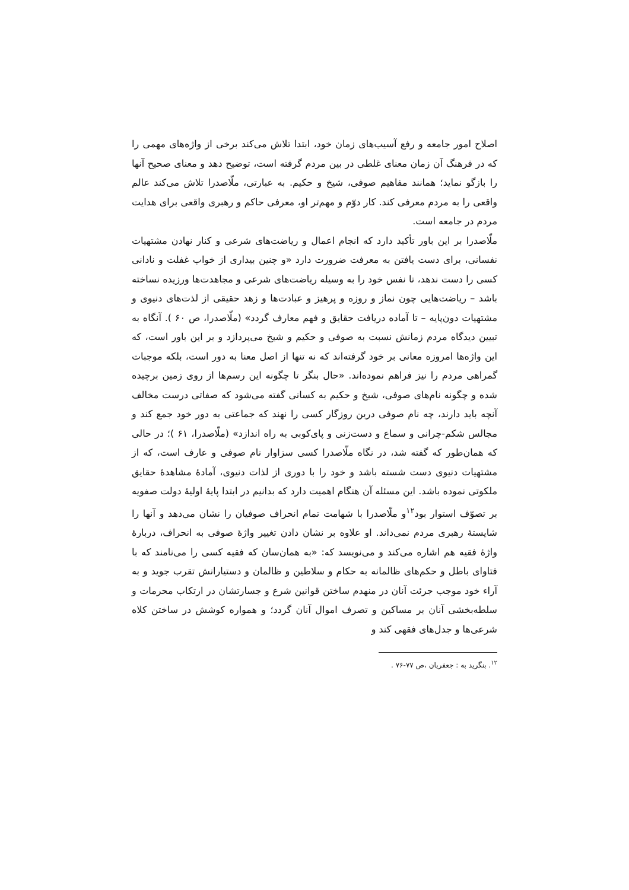اصلاح امور جامعه و رفع آسیب‌های زمان خود، ابتدا تلاش می‌کند برخی از واژه‌های مهمی را که در فرهنگ آن زمان معنای غلطی در بین مردم گرفته است، توضیح دهد و معنای صحیح آنها را بازگو نماید؛ همانند مفاهیم صوفی، شیخ و حکیم. به عبارتی، ملّاصدرا تلاش می‌کند عالم واقعی را به مردم معرفی کند. کار دوّم و مهم‌تر او، معرفی حاکم و رهبری واقعی برای هدایت مردم در جامعه است.
ملّاصدرا بر این باور تأکید دارد که انجام اعمال و ریاضت‌های شرعی و کنار نهادن مشتهیات نفسانی، برای دست یافتن به معرفت ضرورت دارد «و چنین بیداری از خواب غفلت و نادانی کسی را دست ندهد، تا نفس خود را به وسیله ریاضت‌های شرعی و مجاهدت‌ها ورزیده نساخته باشد – ریاضت‌هایی چون نماز و روزه و پرهیز و عبادت‌ها و زهد حقیقی از لذت‌های دنیوی و مشتهیات دون‌پایه – تا آماده دریافت حقایق و فهم معارف گردد» (ملّاصدرا، ص ۶۰ ). آنگاه به تبیین دیدگاه مردم زمانش نسبت به صوفی و حکیم و شیخ می‌پردازد و بر این باور است، که این واژه‌ها امروزه معانی بر خود گرفته‌اند که نه تنها از اصل معنا به دور است، بلکه موجبات گمراهی مردم را نیز فراهم نموده‌اند. «حال بنگر تا چگونه این رسم‌ها از روی زمین برچیده شده و چگونه نام‌های صوفی، شیخ و حکیم به کسانی گفته می‌شود که صفاتی درست مخالف آنچه باید دارند، چه نام صوفی درین روزگار کسی را نهند که جماعتی به دور خود جمع کند و مجالس شکم-چرانی و سماع و دست‌زنی و پای‌کوبی به راه اندازد» (ملّاصدرا، ۶۱ )؛ در حالی که همان‌طور که گفته شد، در نگاه ملّاصدرا کسی سزاوار نام صوفی و عارف است، که از مشتهیات دنیوی دست شسته باشد و خود را با دوری از لذات دنیوی، آمادۀ مشاهدۀ حقایق ملکوتی نموده باشد. این مسئله آن هنگام اهمیت دارد که بدانیم در ابتدا پایۀ اولیۀ دولت صفویه بر تصوّف استوار بود<sup>۱۲</sup>و ملّاصدرا با شهامت تمام انحراف صوفیان را نشان می‌دهد و آنها را شایستۀ رهبری مردم نمی‌داند. او علاوه بر نشان دادن تغییر واژۀ صوفی به انحراف، دربارۀ واژۀ فقیه هم اشاره می‌کند و می‌نویسد که: «به همان‌سان که فقیه کسی را می‌نامند که با فتاوای باطل و حکم‌های ظالمانه به حکام و سلاطین و ظالمان و دستیارانش تقرب جوید و به آراء خود موجب جرئت آنان در منهدم ساختن قوانین شرع و جسارتشان در ارتکاب محرمات و سلطه‌بخشی آنان بر مساکین و تصرف اموال آنان گردد؛ و همواره کوشش در ساختن کلاه شرعی‌ها و جدل‌های فقهی کند و
<sup>۱۲</sup>. بنگرید به : جعفریان ،ص ۷۷-۷۶ .